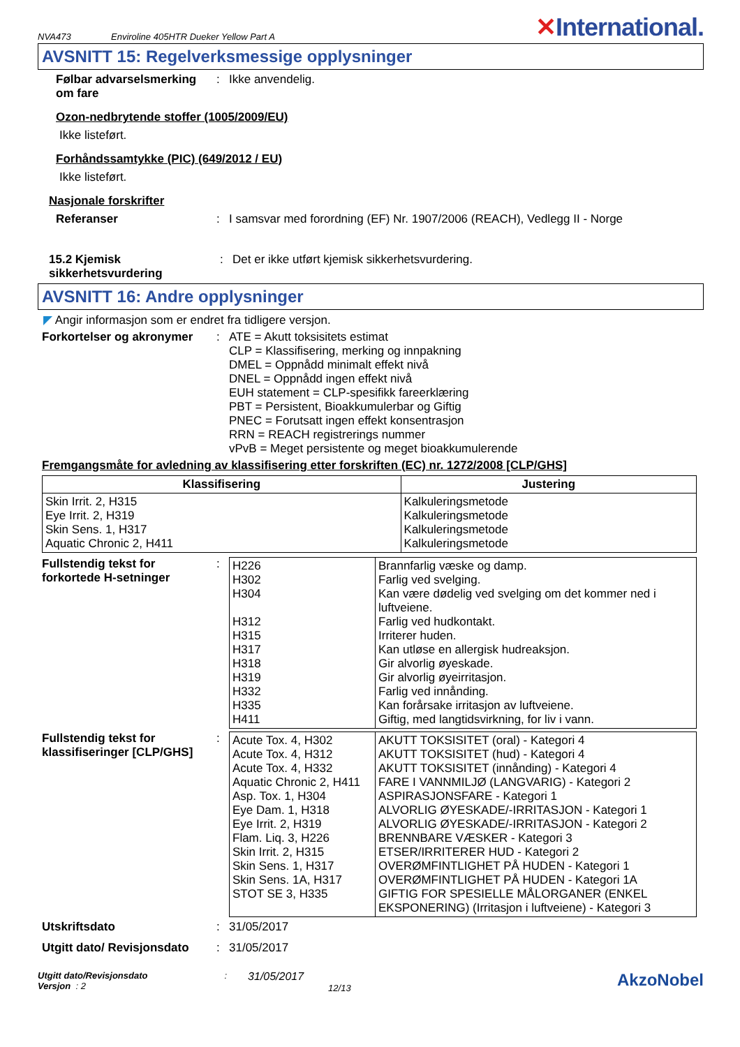NVA473 Enviroline 405HTR Dueker Yellow Part A ✕International.
AVSNITT 15: Regelverksmessige opplysninger
Følbar advarselsmerking om fare
: Ikke anvendelig.
Ozon-nedbrytende stoffer (1005/2009/EU)
Ikke listeført.
Forhåndssamtykke (PIC) (649/2012 / EU)
Ikke listeført.
Nasjonale forskrifter
Referanser : I samsvar med forordning (EF) Nr. 1907/2006 (REACH), Vedlegg II - Norge
15.2 Kjemisk sikkerhetsvurdering
: Det er ikke utført kjemisk sikkerhetsvurdering.
AVSNITT 16: Andre opplysninger
◤ Angir informasjon som er endret fra tidligere versjon.
Forkortelser og akronymer
:
ATE = Akutt toksisitets estimat
CLP = Klassifisering, merking og innpakning
DMEL = Oppnådd minimalt effekt nivå
DNEL = Oppnådd ingen effekt nivå
EUH statement = CLP-spesifikk fareerklæring
PBT = Persistent, Bioakkumulerbar og Giftig
PNEC = Forutsatt ingen effekt konsentrasjon
RRN = REACH registrerings nummer
vPvB = Meget persistente og meget bioakkumulerende
Fremgangsmåte for avledning av klassifisering etter forskriften (EC) nr. 1272/2008 [CLP/GHS]
| Klassifisering | Justering |
| --- | --- |
| Skin Irrit. 2, H315 Eye Irrit. 2, H319 Skin Sens. 1, H317 Aquatic Chronic 2, H411 | Kalkuleringsmetode Kalkuleringsmetode Kalkuleringsmetode Kalkuleringsmetode |
Fullstendig tekst for forkortede H-setninger
:
| H226 H302 H304 H312 H315 H317 H318 H319 H332 H335 H411 | Brannfarlig væske og damp. Farlig ved svelging. Kan være dødelig ved svelging om det kommer ned i luftveiene. Farlig ved hudkontakt. Irriterer huden. Kan utløse en allergisk hudreaksjon. Gir alvorlig øyeskade. Gir alvorlig øyeirritasjon. Farlig ved innånding. Kan forårsake irritasjon av luftveiene. Giftig, med langtidsvirkning, for liv i vann. |
Fullstendig tekst for klassifiseringer [CLP/GHS]
:
| Acute Tox. 4, H302 Acute Tox. 4, H312 Acute Tox. 4, H332 Aquatic Chronic 2, H411 Asp. Tox. 1, H304 Eye Dam. 1, H318 Eye Irrit. 2, H319 Flam. Liq. 3, H226 Skin Irrit. 2, H315 Skin Sens. 1, H317 Skin Sens. 1A, H317 STOT SE 3, H335 | AKUTT TOKSISITET (oral) - Kategori 4 AKUTT TOKSISITET (hud) - Kategori 4 AKUTT TOKSISITET (innånding) - Kategori 4 FARE I VANNMILJØ (LANGVARIG) - Kategori 2 ASPIRASJONSFARE - Kategori 1 ALVORLIG ØYESKADE/-IRRITASJON - Kategori 1 ALVORLIG ØYESKADE/-IRRITASJON - Kategori 2 BRENNBARE VÆSKER - Kategori 3 ETSER/IRRITERER HUD - Kategori 2 OVERØMFINTLIGHET PÅ HUDEN - Kategori 1 OVERØMFINTLIGHET PÅ HUDEN - Kategori 1A GIFTIG FOR SPESIELLE MÅLORGANER (ENKEL EKSPONERING) (Irritasjon i luftveiene) - Kategori 3 |
Utskriftsdato : 31/05/2017
Utgitt dato/ Revisjonsdato
: 31/05/2017
Utgitt dato/Revisjonsdato
Versjon : 2
:
31/05/2017
12/13
AkzoNobel